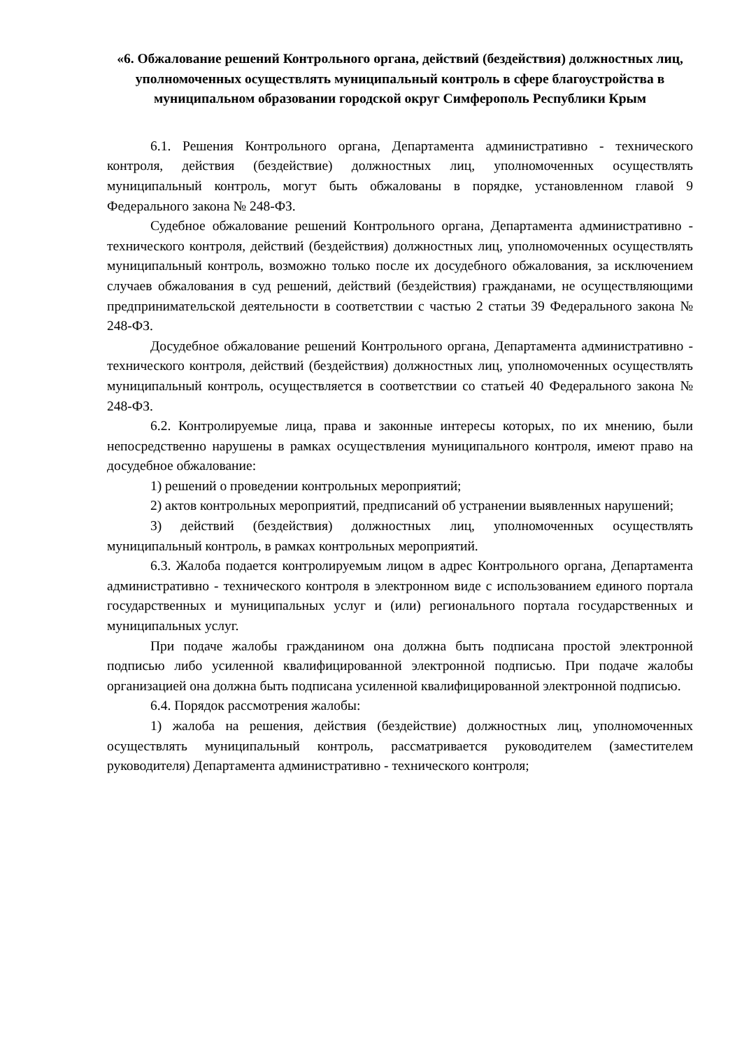«6. Обжалование решений Контрольного органа, действий (бездействия) должностных лиц, уполномоченных осуществлять муниципальный контроль в сфере благоустройства в муниципальном образовании городской округ Симферополь Республики Крым
6.1. Решения Контрольного органа, Департамента административно - технического контроля, действия (бездействие) должностных лиц, уполномоченных осуществлять муниципальный контроль, могут быть обжалованы в порядке, установленном главой 9 Федерального закона № 248-ФЗ.
Судебное обжалование решений Контрольного органа, Департамента административно - технического контроля, действий (бездействия) должностных лиц, уполномоченных осуществлять муниципальный контроль, возможно только после их досудебного обжалования, за исключением случаев обжалования в суд решений, действий (бездействия) гражданами, не осуществляющими предпринимательской деятельности в соответствии с частью 2 статьи 39 Федерального закона № 248-ФЗ.
Досудебное обжалование решений Контрольного органа, Департамента административно - технического контроля, действий (бездействия) должностных лиц, уполномоченных осуществлять муниципальный контроль, осуществляется в соответствии со статьей 40 Федерального закона № 248-ФЗ.
6.2. Контролируемые лица, права и законные интересы которых, по их мнению, были непосредственно нарушены в рамках осуществления муниципального контроля, имеют право на досудебное обжалование:
1) решений о проведении контрольных мероприятий;
2) актов контрольных мероприятий, предписаний об устранении выявленных нарушений;
3) действий (бездействия) должностных лиц, уполномоченных осуществлять муниципальный контроль, в рамках контрольных мероприятий.
6.3. Жалоба подается контролируемым лицом в адрес Контрольного органа, Департамента административно - технического контроля в электронном виде с использованием единого портала государственных и муниципальных услуг и (или) регионального портала государственных и муниципальных услуг.
При подаче жалобы гражданином она должна быть подписана простой электронной подписью либо усиленной квалифицированной электронной подписью. При подаче жалобы организацией она должна быть подписана усиленной квалифицированной электронной подписью.
6.4. Порядок рассмотрения жалобы:
1) жалоба на решения, действия (бездействие) должностных лиц, уполномоченных осуществлять муниципальный контроль, рассматривается руководителем (заместителем руководителя) Департамента административно - технического контроля;